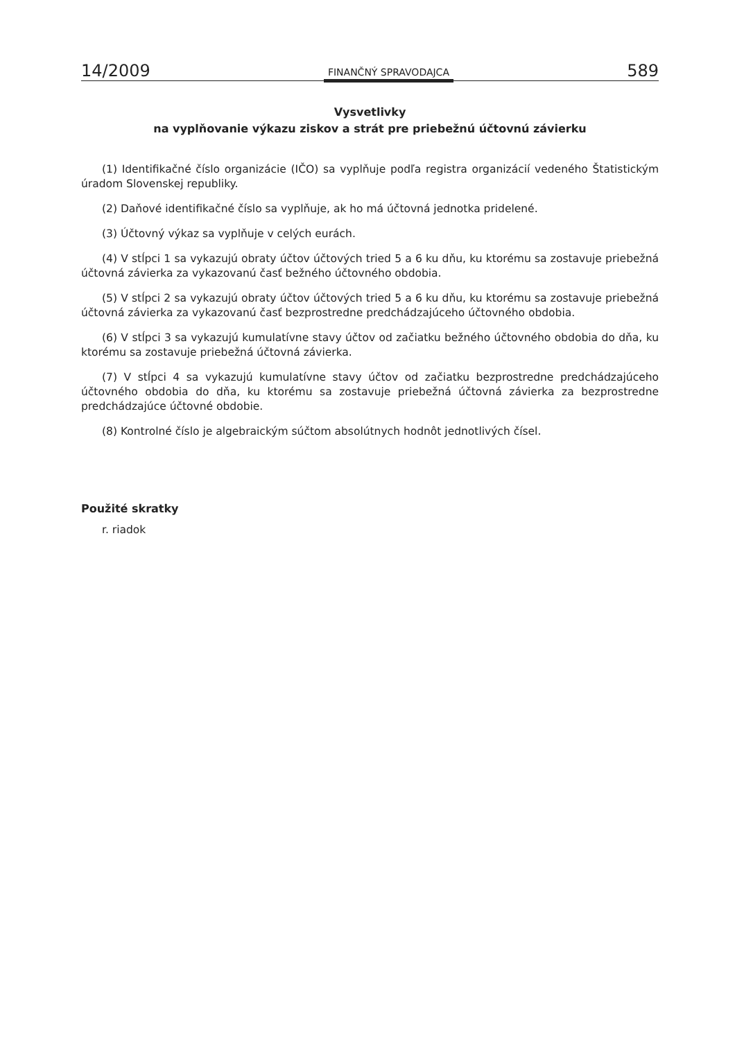14/2009 FINANČNÝ SPRAVODAJCA 589
Vysvetlivky
na vyplňovanie výkazu ziskov a strát pre priebežnú účtovnú závierku
(1) Identifikačné číslo organizácie (IČO) sa vyplňuje podľa registra organizácií vedeného Štatistickým úradom Slovenskej republiky.
(2) Daňové identifikačné číslo sa vyplňuje, ak ho má účtovná jednotka pridelené.
(3) Účtovný výkaz sa vyplňuje v celých eurách.
(4) V stĺpci 1 sa vykazujú obraty účtov účtových tried 5 a 6 ku dňu, ku ktorému sa zostavuje priebežná účtovná závierka za vykazovanú časť bežného účtovného obdobia.
(5) V stĺpci 2 sa vykazujú obraty účtov účtových tried 5 a 6 ku dňu, ku ktorému sa zostavuje priebežná účtovná závierka za vykazovanú časť bezprostredne predchádzajúceho účtovného obdobia.
(6) V stĺpci 3 sa vykazujú kumulatívne stavy účtov od začiatku bežného účtovného obdobia do dňa, ku ktorému sa zostavuje priebežná účtovná závierka.
(7) V stĺpci 4 sa vykazujú kumulatívne stavy účtov od začiatku bezprostredne predchádzajúceho účtovného obdobia do dňa, ku ktorému sa zostavuje priebežná účtovná závierka za bezprostredne predchádzajúce účtovné obdobie.
(8) Kontrolné číslo je algebraickým súčtom absolútnych hodnôt jednotlivých čísel.
Použité skratky
r. riadok